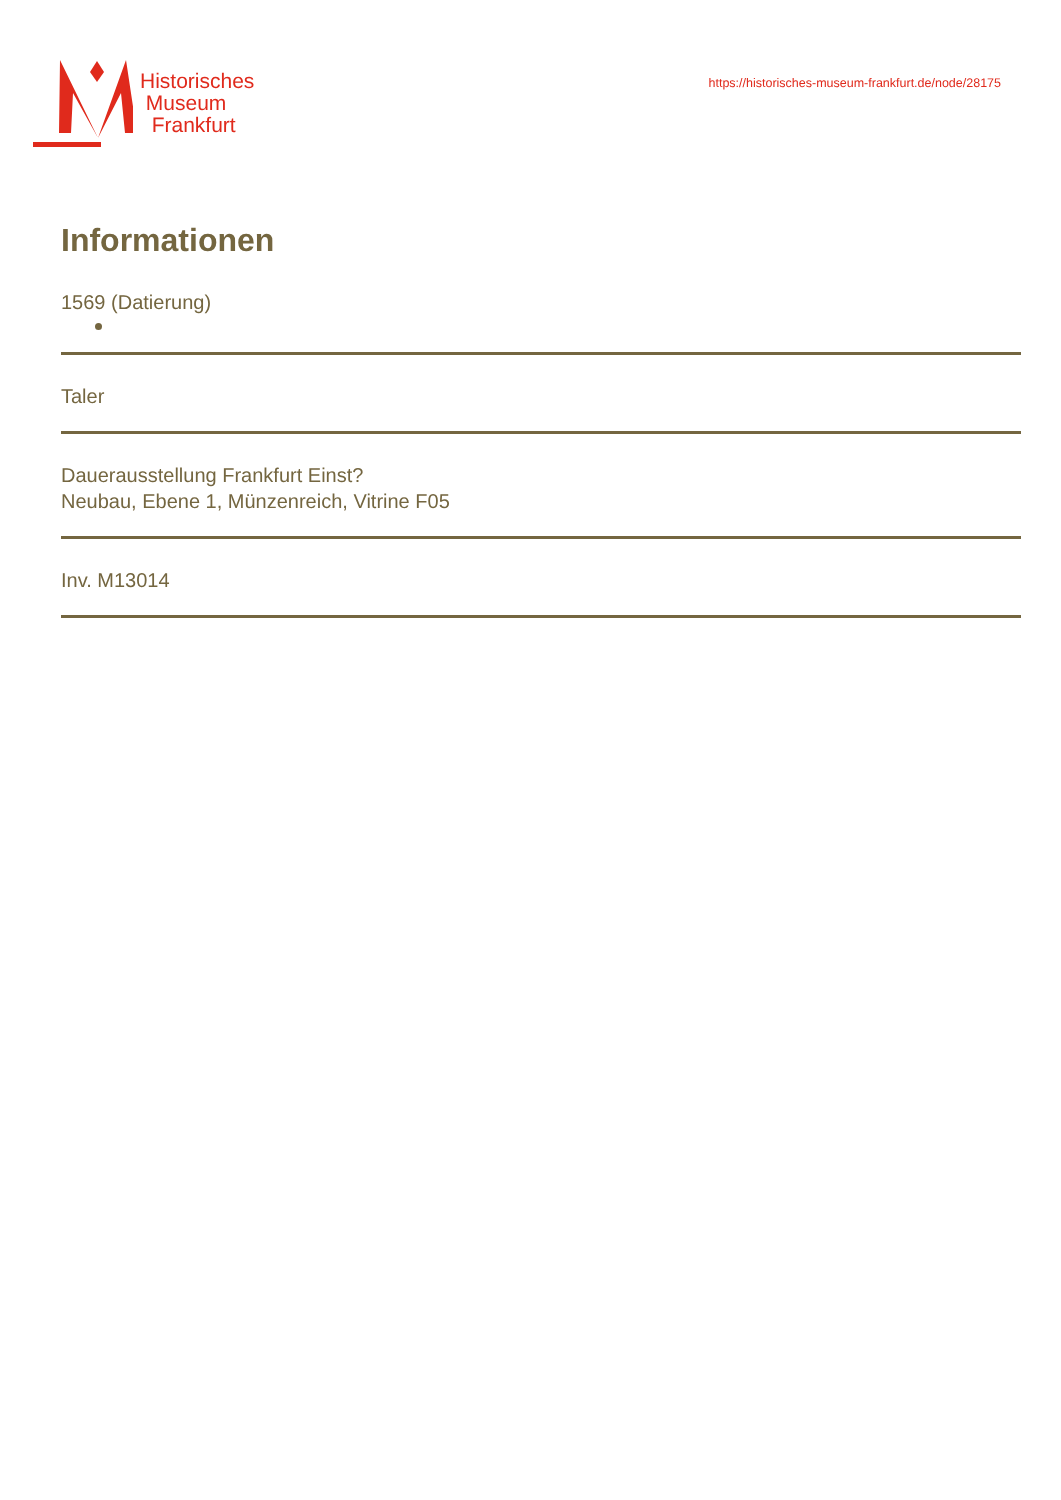Historisches
Museum
Frankfurt
https://historisches-museum-frankfurt.de/node/28175
Informationen
1569 (Datierung)
Taler
Dauerausstellung Frankfurt Einst?
Neubau, Ebene 1, Münzenreich, Vitrine F05
Inv. M13014